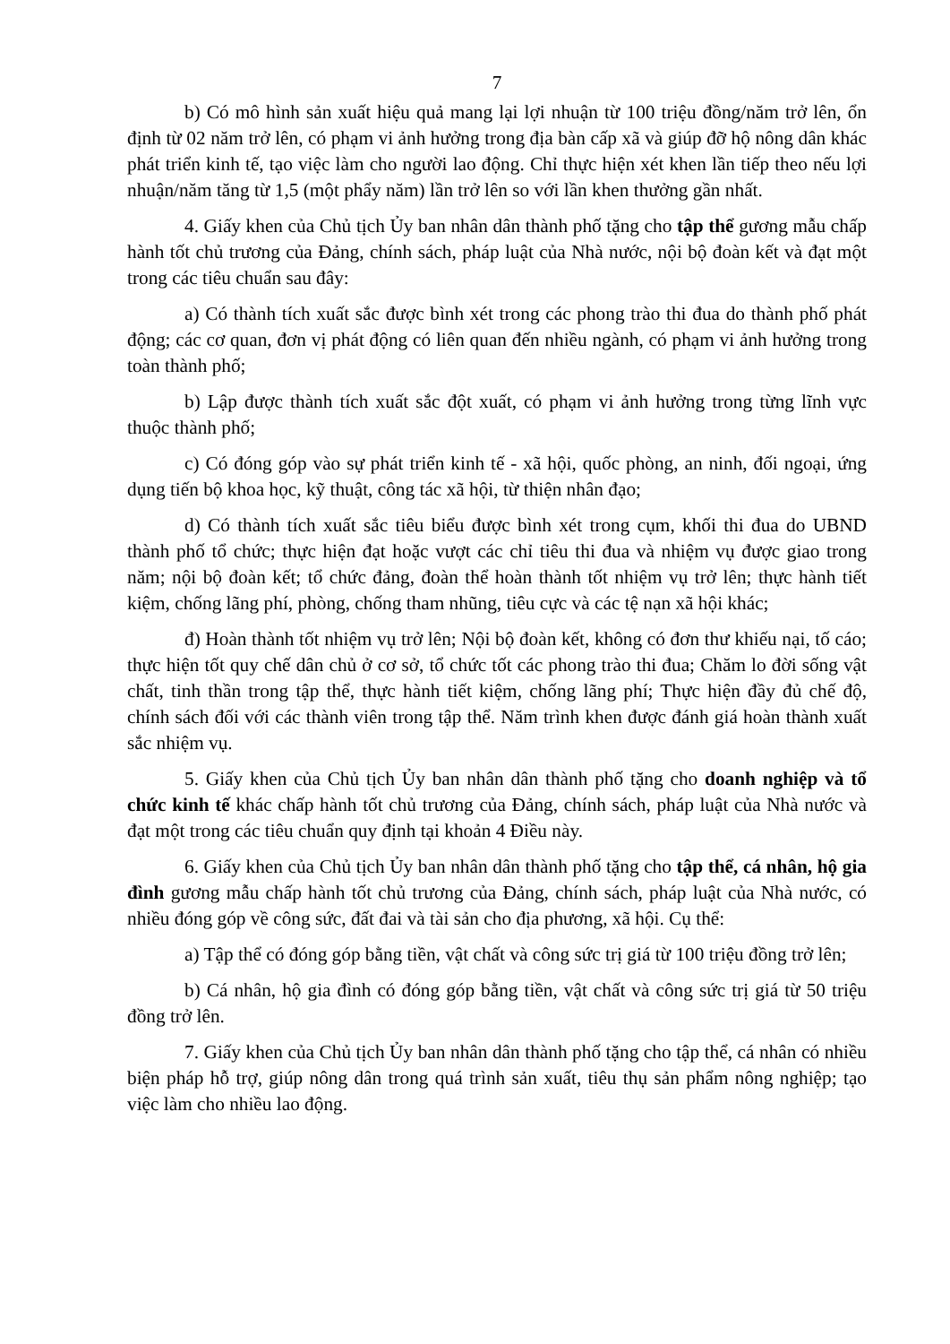7
b) Có mô hình sản xuất hiệu quả mang lại lợi nhuận từ 100 triệu đồng/năm trở lên, ổn định từ 02 năm trở lên, có phạm vi ảnh hưởng trong địa bàn cấp xã và giúp đỡ hộ nông dân khác phát triển kinh tế, tạo việc làm cho người lao động. Chỉ thực hiện xét khen lần tiếp theo nếu lợi nhuận/năm tăng từ 1,5 (một phẩy năm) lần trở lên so với lần khen thưởng gần nhất.
4. Giấy khen của Chủ tịch Ủy ban nhân dân thành phố tặng cho tập thể gương mẫu chấp hành tốt chủ trương của Đảng, chính sách, pháp luật của Nhà nước, nội bộ đoàn kết và đạt một trong các tiêu chuẩn sau đây:
a) Có thành tích xuất sắc được bình xét trong các phong trào thi đua do thành phố phát động; các cơ quan, đơn vị phát động có liên quan đến nhiều ngành, có phạm vi ảnh hưởng trong toàn thành phố;
b) Lập được thành tích xuất sắc đột xuất, có phạm vi ảnh hưởng trong từng lĩnh vực thuộc thành phố;
c) Có đóng góp vào sự phát triển kinh tế - xã hội, quốc phòng, an ninh, đối ngoại, ứng dụng tiến bộ khoa học, kỹ thuật, công tác xã hội, từ thiện nhân đạo;
d) Có thành tích xuất sắc tiêu biểu được bình xét trong cụm, khối thi đua do UBND thành phố tổ chức; thực hiện đạt hoặc vượt các chỉ tiêu thi đua và nhiệm vụ được giao trong năm; nội bộ đoàn kết; tổ chức đảng, đoàn thể hoàn thành tốt nhiệm vụ trở lên; thực hành tiết kiệm, chống lãng phí, phòng, chống tham nhũng, tiêu cực và các tệ nạn xã hội khác;
đ) Hoàn thành tốt nhiệm vụ trở lên; Nội bộ đoàn kết, không có đơn thư khiếu nại, tố cáo; thực hiện tốt quy chế dân chủ ở cơ sở, tổ chức tốt các phong trào thi đua; Chăm lo đời sống vật chất, tinh thần trong tập thể, thực hành tiết kiệm, chống lãng phí; Thực hiện đầy đủ chế độ, chính sách đối với các thành viên trong tập thể. Năm trình khen được đánh giá hoàn thành xuất sắc nhiệm vụ.
5. Giấy khen của Chủ tịch Ủy ban nhân dân thành phố tặng cho doanh nghiệp và tổ chức kinh tế khác chấp hành tốt chủ trương của Đảng, chính sách, pháp luật của Nhà nước và đạt một trong các tiêu chuẩn quy định tại khoản 4 Điều này.
6. Giấy khen của Chủ tịch Ủy ban nhân dân thành phố tặng cho tập thể, cá nhân, hộ gia đình gương mẫu chấp hành tốt chủ trương của Đảng, chính sách, pháp luật của Nhà nước, có nhiều đóng góp về công sức, đất đai và tài sản cho địa phương, xã hội. Cụ thể:
a) Tập thể có đóng góp bằng tiền, vật chất và công sức trị giá từ 100 triệu đồng trở lên;
b) Cá nhân, hộ gia đình có đóng góp bằng tiền, vật chất và công sức trị giá từ 50 triệu đồng trở lên.
7. Giấy khen của Chủ tịch Ủy ban nhân dân thành phố tặng cho tập thể, cá nhân có nhiều biện pháp hỗ trợ, giúp nông dân trong quá trình sản xuất, tiêu thụ sản phẩm nông nghiệp; tạo việc làm cho nhiều lao động.